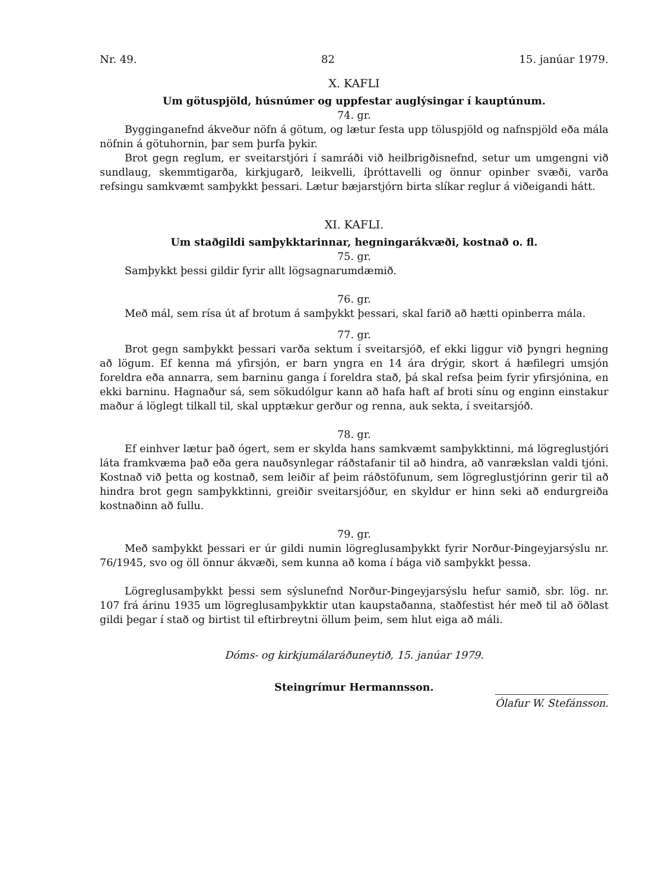Nr. 49. 82 15. janúar 1979.
X. KAFLI
Um götuspjöld, húsnúmer og uppfestar auglýsingar í kauptúnum.
74. gr.
Bygginganefnd ákveður nöfn á götum, og lætur festa upp töluspjöld og nafnspjöld eða mála nöfnin á götuhornin, þar sem þurfa þykir.
Brot gegn reglum, er sveitarstjóri í samráði við heilbrigðisnefnd, setur um umgengni við sundlaug, skemmtigarða, kirkjugarð, leikvelli, íþróttavelli og önnur opinber svæði, varða refsingu samkvæmt samþykkt þessari. Lætur bæjarstjórn birta slíkar reglur á viðeigandi hátt.
XI. KAFLI.
Um staðgildi samþykktarinnar, hegningarákvæði, kostnað o. fl.
75. gr.
Samþykkt þessi gildir fyrir allt lögsagnarumdæmið.
76. gr.
Með mál, sem rísa út af brotum á samþykkt þessari, skal farið að hætti opinberra mála.
77. gr.
Brot gegn samþykkt þessari varða sektum í sveitarsjóð, ef ekki liggur við þyngri hegning að lögum. Ef kenna má yfirsjón, er barn yngra en 14 ára drýgir, skort á hæfilegri umsjón foreldra eða annarra, sem barninu ganga í foreldra stað, þá skal refsa þeim fyrir yfirsjónina, en ekki barninu. Hagnaður sá, sem sökudólgur kann að hafa haft af broti sínu og enginn einstakur maður á löglegt tilkall til, skal upptækur gerður og renna, auk sekta, í sveitarsjóð.
78. gr.
Ef einhver lætur það ógert, sem er skylda hans samkvæmt samþykktinni, má lögreglustjóri láta framkvæma það eða gera nauðsynlegar ráðstafanir til að hindra, að vanrækslan valdi tjóni. Kostnað við þetta og kostnað, sem leiðir af þeim ráðstöfunum, sem lögreglustjórinn gerir til að hindra brot gegn samþykktinni, greiðir sveitarsjóður, en skyldur er hinn seki að endurgreiða kostnaðinn að fullu.
79. gr.
Með samþykkt þessari er úr gildi numin lögreglusamþykkt fyrir Norður-Þingeyjarsýslu nr. 76/1945, svo og öll önnur ákvæði, sem kunna að koma í bága við samþykkt þessa.
Lögreglusamþykkt þessi sem sýslunefnd Norður-Þingeyjarsýslu hefur samið, sbr. lög. nr. 107 frá árinu 1935 um lögreglusamþykktir utan kaupstaðanna, staðfestist hér með til að öðlast gildi þegar í stað og birtist til eftirbreytni öllum þeim, sem hlut eiga að máli.
Dóms- og kirkjumálaráðuneytið, 15. janúar 1979.
Steingrímur Hermannsson.
Ólafur W. Stefánsson.